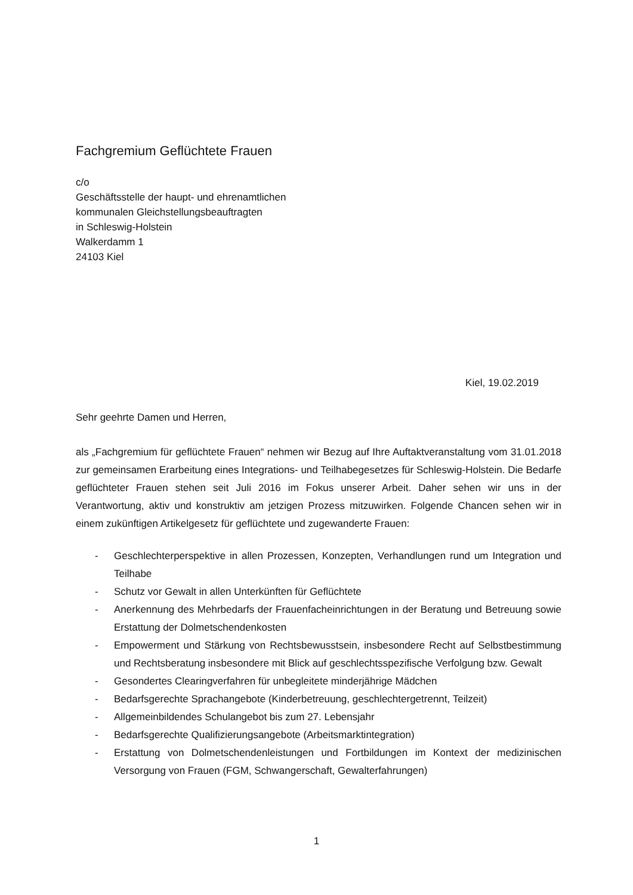Fachgremium Geflüchtete Frauen
c/o
Geschäftsstelle der haupt- und ehrenamtlichen
kommunalen Gleichstellungsbeauftragten
in Schleswig-Holstein
Walkerdamm 1
24103 Kiel
Kiel, 19.02.2019
Sehr geehrte Damen und Herren,
als „Fachgremium für geflüchtete Frauen“ nehmen wir Bezug auf Ihre Auftaktveranstaltung vom 31.01.2018 zur gemeinsamen Erarbeitung eines Integrations- und Teilhabegesetzes für Schleswig-Holstein. Die Bedarfe geflüchteter Frauen stehen seit Juli 2016 im Fokus unserer Arbeit. Daher sehen wir uns in der Verantwortung, aktiv und konstruktiv am jetzigen Prozess mitzuwirken. Folgende Chancen sehen wir in einem zukünftigen Artikelgesetz für geflüchtete und zugewanderte Frauen:
- Geschlechterperspektive in allen Prozessen, Konzepten, Verhandlungen rund um Integration und Teilhabe
- Schutz vor Gewalt in allen Unterkünften für Geflüchtete
- Anerkennung des Mehrbedarfs der Frauenfacheinrichtungen in der Beratung und Betreuung sowie Erstattung der Dolmetschendenkosten
- Empowerment und Stärkung von Rechtsbewusstsein, insbesondere Recht auf Selbstbestimmung und Rechtsberatung insbesondere mit Blick auf geschlechtsspezifische Verfolgung bzw. Gewalt
- Gesondertes Clearingverfahren für unbegleitete minderjährige Mädchen
- Bedarfsgerechte Sprachangebote (Kinderbetreuung, geschlechtergetrennt, Teilzeit)
- Allgemeinbildendes Schulangebot bis zum 27. Lebensjahr
- Bedarfsgerechte Qualifizierungsangebote (Arbeitsmarktintegration)
- Erstattung von Dolmetschendenleistungen und Fortbildungen im Kontext der medizinischen Versorgung von Frauen (FGM, Schwangerschaft, Gewalterfahrungen)
1